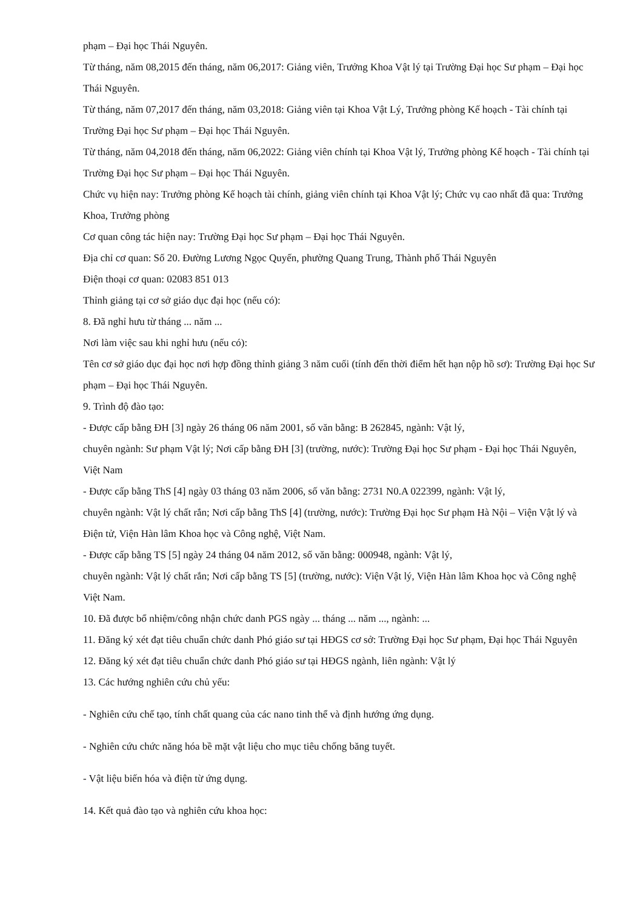phạm – Đại học Thái Nguyên.
Từ tháng, năm 08,2015 đến tháng, năm 06,2017: Giảng viên, Trưởng Khoa Vật lý tại Trường Đại học Sư phạm – Đại học Thái Nguyên.
Từ tháng, năm 07,2017 đến tháng, năm 03,2018: Giảng viên tại Khoa Vật Lý, Trưởng phòng Kế hoạch - Tài chính tại Trường Đại học Sư phạm – Đại học Thái Nguyên.
Từ tháng, năm 04,2018 đến tháng, năm 06,2022: Giảng viên chính tại Khoa Vật lý, Trưởng phòng Kế hoạch - Tài chính tại Trường Đại học Sư phạm – Đại học Thái Nguyên.
Chức vụ hiện nay: Trưởng phòng Kế hoạch tài chính, giảng viên chính tại Khoa Vật lý; Chức vụ cao nhất đã qua: Trưởng Khoa, Trưởng phòng
Cơ quan công tác hiện nay: Trường Đại học Sư phạm – Đại học Thái Nguyên.
Địa chỉ cơ quan: Số 20. Đường Lương Ngọc Quyến, phường Quang Trung, Thành phố Thái Nguyên
Điện thoại cơ quan: 02083 851 013
Thỉnh giảng tại cơ sở giáo dục đại học (nếu có):
8. Đã nghỉ hưu từ tháng ... năm ...
Nơi làm việc sau khi nghỉ hưu (nếu có):
Tên cơ sở giáo dục đại học nơi hợp đồng thỉnh giảng 3 năm cuối (tính đến thời điểm hết hạn nộp hồ sơ): Trường Đại học Sư phạm – Đại học Thái Nguyên.
9. Trình độ đào tạo:
- Được cấp bằng ĐH [3] ngày 26 tháng 06 năm 2001, số văn bằng: B 262845, ngành: Vật lý,
chuyên ngành: Sư phạm Vật lý; Nơi cấp bằng ĐH [3] (trường, nước): Trường Đại học Sư phạm - Đại học Thái Nguyên, Việt Nam
- Được cấp bằng ThS [4] ngày 03 tháng 03 năm 2006, số văn bằng: 2731 N0.A 022399, ngành: Vật lý,
chuyên ngành: Vật lý chất rắn; Nơi cấp bằng ThS [4] (trường, nước): Trường Đại học Sư phạm Hà Nội – Viện Vật lý và Điện tử, Viện Hàn lâm Khoa học và Công nghệ, Việt Nam.
- Được cấp bằng TS [5] ngày 24 tháng 04 năm 2012, số văn bằng: 000948, ngành: Vật lý,
chuyên ngành: Vật lý chất rắn; Nơi cấp bằng TS [5] (trường, nước): Viện Vật lý, Viện Hàn lâm Khoa học và Công nghệ Việt Nam.
10. Đã được bổ nhiệm/công nhận chức danh PGS ngày ... tháng ... năm ..., ngành: ...
11. Đăng ký xét đạt tiêu chuẩn chức danh Phó giáo sư tại HĐGS cơ sở: Trường Đại học Sư phạm, Đại học Thái Nguyên
12. Đăng ký xét đạt tiêu chuẩn chức danh Phó giáo sư tại HĐGS ngành, liên ngành: Vật lý
13. Các hướng nghiên cứu chủ yếu:
- Nghiên cứu chế tạo, tính chất quang của các nano tinh thể và định hướng ứng dụng.
- Nghiên cứu chức năng hóa bề mặt vật liệu cho mục tiêu chống băng tuyết.
- Vật liệu biến hóa và điện từ ứng dụng.
14. Kết quả đào tạo và nghiên cứu khoa học: